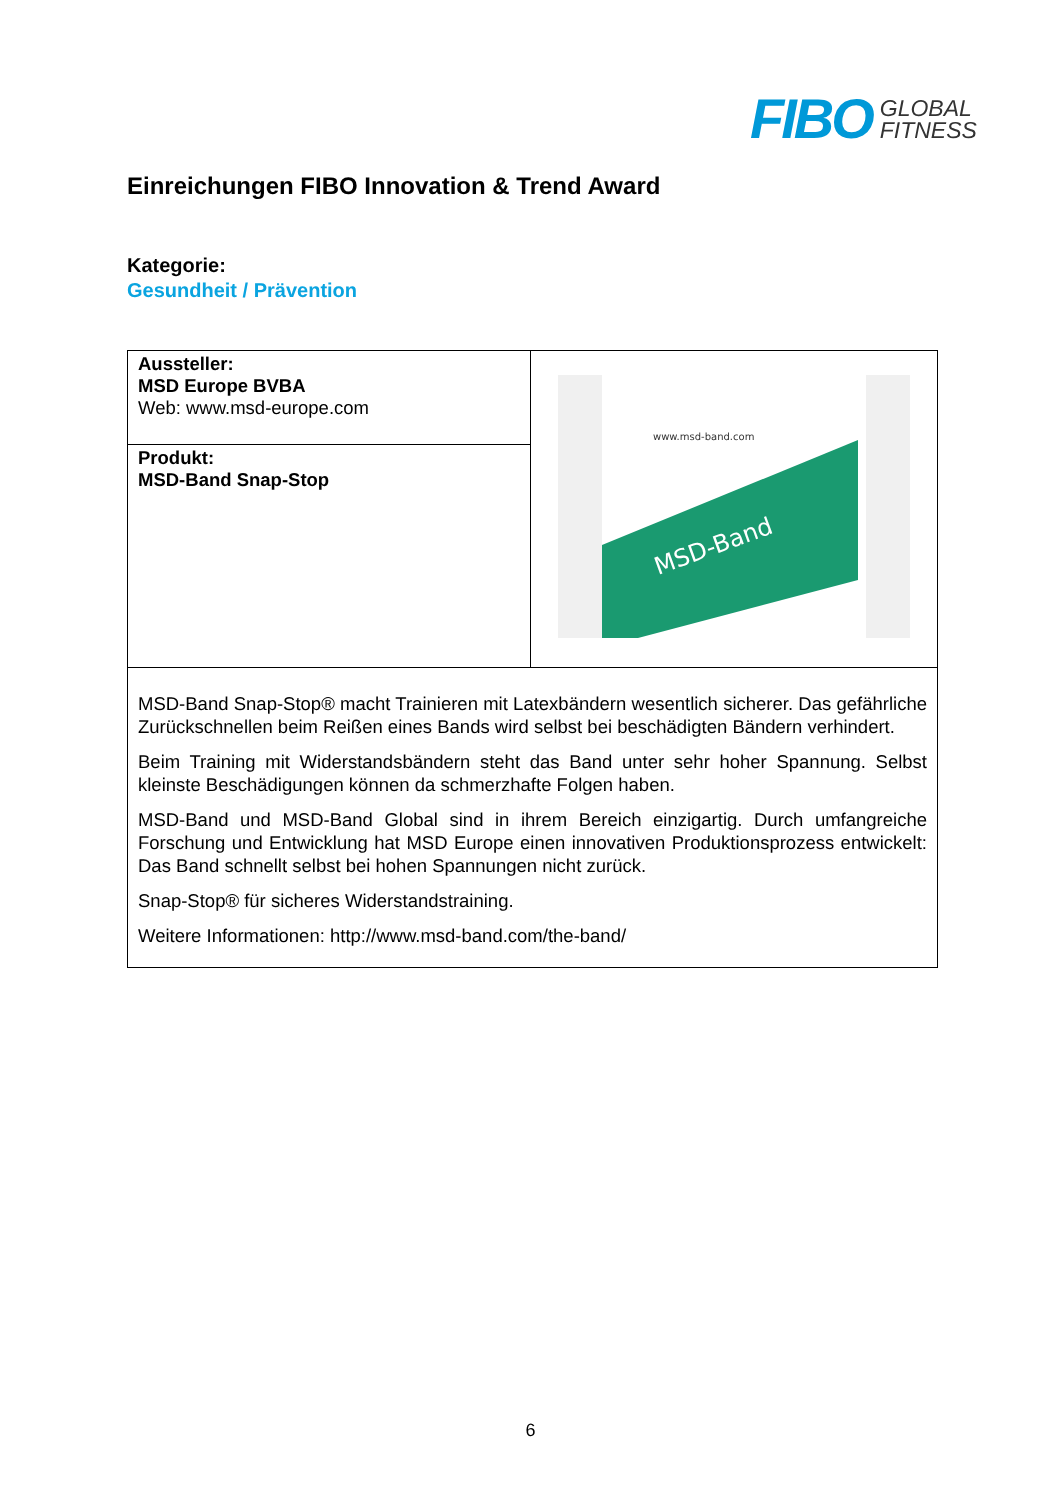FIBO
GLOBAL
FITNESS
Einreichungen FIBO Innovation & Trend Award
Kategorie:
Gesundheit / Prävention
| Aussteller: MSD Europe BVBA Web: www.msd-europe.com | MSD-Band www.msd-band.com |
| Produkt: MSD-Band Snap-Stop | |
| MSD-Band Snap-Stop® macht Trainieren mit Latexbändern wesentlich sicherer. Das gefährliche Zurückschnellen beim Reißen eines Bands wird selbst bei beschädigten Bändern verhindert. Beim Training mit Widerstandsbändern steht das Band unter sehr hoher Spannung. Selbst kleinste Beschädigungen können da schmerzhafte Folgen haben. MSD-Band und MSD-Band Global sind in ihrem Bereich einzigartig. Durch umfangreiche Forschung und Entwicklung hat MSD Europe einen innovativen Produktionsprozess entwickelt: Das Band schnellt selbst bei hohen Spannungen nicht zurück. Snap-Stop® für sicheres Widerstandstraining. Weitere Informationen: http://www.msd-band.com/the-band/ | |
6